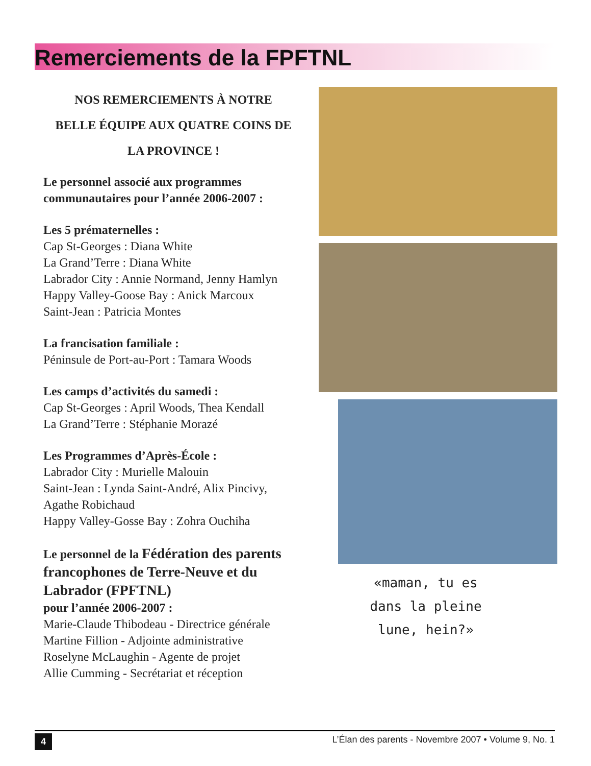Remerciements de la FPFTNL
NOS REMERCIEMENTS À NOTRE
BELLE ÉQUIPE AUX QUATRE COINS DE
LA PROVINCE !
Le personnel associé aux programmes communautaires pour l’année 2006-2007 :
Les 5 prématernelles :
Cap St-Georges : Diana White
La Grand’Terre : Diana White
Labrador City : Annie Normand, Jenny Hamlyn
Happy Valley-Goose Bay : Anick Marcoux
Saint-Jean : Patricia Montes
La francisation familiale :
Péninsule de Port-au-Port : Tamara Woods
Les camps d’activités du samedi :
Cap St-Georges : April Woods, Thea Kendall
La Grand’Terre : Stéphanie Morazé
Les Programmes d’Après-École :
Labrador City : Murielle Malouin
Saint-Jean : Lynda Saint-André, Alix Pincivy, Agathe Robichaud
Happy Valley-Gosse Bay : Zohra Ouchiha
Le personnel de la Fédération des parents francophones de Terre-Neuve et du Labrador (FPFTNL)
pour l’année 2006-2007 :
Marie-Claude Thibodeau - Directrice générale
Martine Fillion - Adjointe administrative
Roselyne McLaughin - Agente de projet
Allie Cumming - Secrétariat et réception
«maman, tu es dans la pleine lune, hein?»
4 L’Élan des parents - Novembre 2007 • Volume 9, No. 1